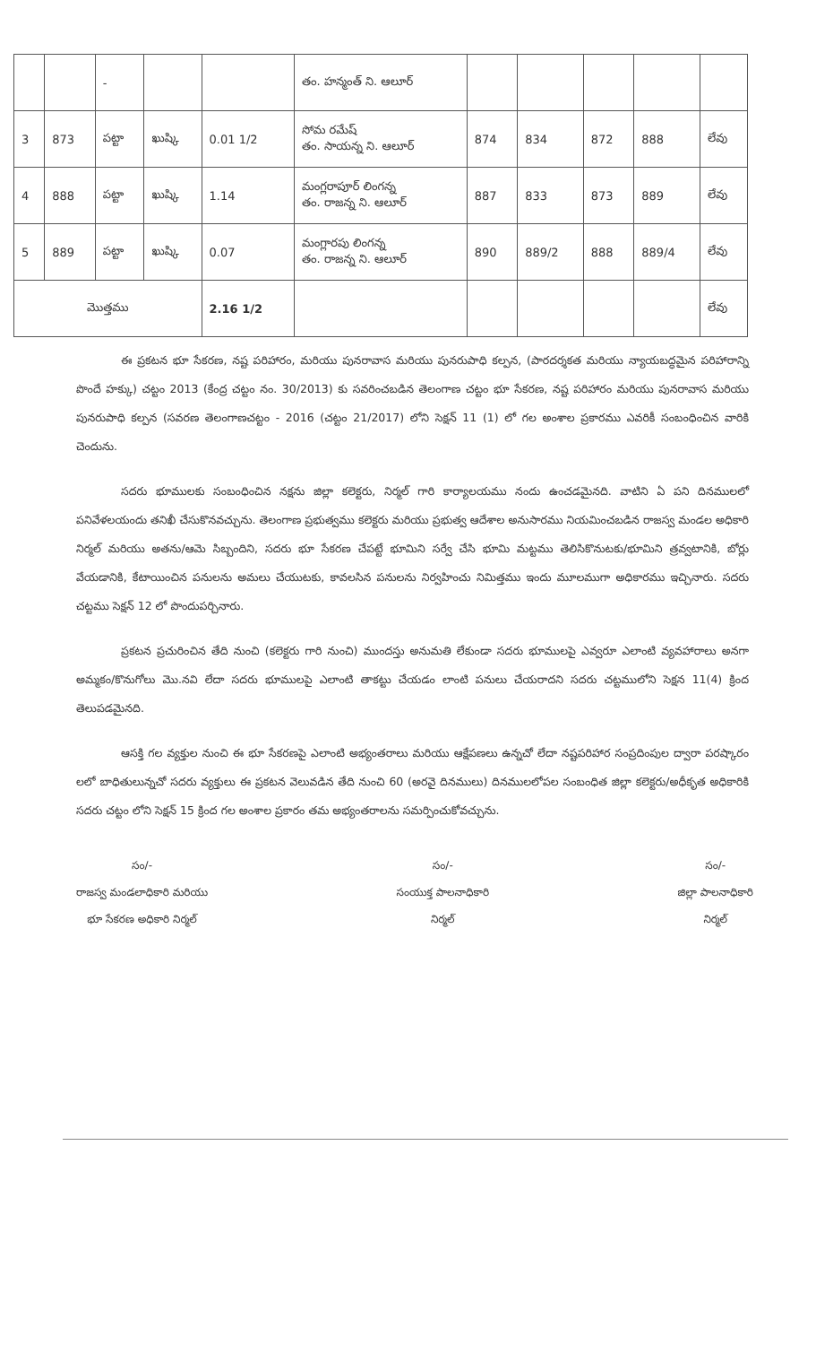| | | - | | | తం. హన్మంత్ ని. ఆలూర్ | | | | | |
| 3 | 873 | పట్టా | ఖుష్కి | 0.01 1/2 | సోమ రమేష్ తం. సాయన్న ని. ఆలూర్ | 874 | 834 | 872 | 888 | లేవు |
| 4 | 888 | పట్టా | ఖుష్కి | 1.14 | మంగ్లరాపూర్ లింగన్న తం. రాజన్న ని. ఆలూర్ | 887 | 833 | 873 | 889 | లేవు |
| 5 | 889 | పట్టా | ఖుష్కి | 0.07 | మంగ్లారపు లింగన్న తం. రాజన్న ని. ఆలూర్ | 890 | 889/2 | 888 | 889/4 | లేవు |
| మొత్తము | | | | 2.16 1/2 | | | | | | లేవు |
ఈ ప్రకటన భూ సేకరణ, నష్ట పరిహారం, మరియు పునరావాస మరియు పునరుపాధి కల్పన, (పారదర్శకత మరియు న్యాయబద్ధమైన పరిహారాన్ని పొందే హక్కు) చట్టం 2013 (కేంద్ర చట్టం నం. 30/2013) కు సవరించబడిన తెలంగాణ చట్టం భూ సేకరణ, నష్ట పరిహారం మరియు పునరావాస మరియు పునరుపాధి కల్పన (సవరణ తెలంగాణచట్టం - 2016 (చట్టం 21/2017) లోని సెక్షన్ 11 (1) లో గల అంశాల ప్రకారము ఎవరికీ సంబంధించిన వారికి చెందును.
సదరు భూములకు సంబంధించిన నక్షను జిల్లా కలెక్టరు, నిర్మల్ గారి కార్యాలయము నందు ఉంచడమైనది. వాటిని ఏ పని దినములలో పనివేళలయందు తనిఖీ చేసుకొనవచ్చును. తెలంగాణ ప్రభుత్వము కలెక్టరు మరియు ప్రభుత్వ ఆదేశాల అనుసారము నియమించబడిన రాజస్వ మండల అధికారి నిర్మల్ మరియు అతను/ఆమె సిబ్బందిని, సదరు భూ సేకరణ చేపట్టే భూమిని సర్వే చేసి భూమి మట్టము తెలిసికొనుటకు/భూమిని త్రవ్వటానికి, బోర్లు వేయడానికి, కేటాయించిన పనులను అమలు చేయుటకు, కావలసిన పనులను నిర్వహించు నిమిత్తము ఇందు మూలముగా అధికారము ఇచ్చినారు. సదరు చట్టము సెక్షన్ 12 లో పొందుపర్చినారు.
ప్రకటన ప్రచురించిన తేది నుంచి (కలెక్టరు గారి నుంచి) ముందస్తు అనుమతి లేకుండా సదరు భూములపై ఎవ్వరూ ఎలాంటి వ్యవహారాలు అనగా అమ్మకం/కొనుగోలు మొ.నవి లేదా సదరు భూములపై ఎలాంటి తాకట్టు చేయడం లాంటి పనులు చేయరాదని సదరు చట్టములోని సెక్షన 11(4) క్రింద తెలుపడమైనది.
ఆసక్తి గల వ్యక్తుల నుంచి ఈ భూ సేకరణపై ఎలాంటి అభ్యంతరాలు మరియు ఆక్షేపణలు ఉన్నచో లేదా నష్టపరిహార సంప్రదింపుల ద్వారా పరష్కారం లలో బాధితులున్నచో సదరు వ్యక్తులు ఈ ప్రకటన వెలువడిన తేది నుంచి 60 (అరవై దినములు) దినములలోపల సంబంధిత జిల్లా కలెక్టరు/అధీకృత అధికారికి సదరు చట్టం లోని సెక్షన్ 15 క్రింద గల అంశాల ప్రకారం తమ అభ్యంతరాలను సమర్పించుకోవచ్చును.
సం/-
రాజస్వ మండలాధికారి మరియు
భూ సేకరణ అధికారి నిర్మల్
సం/-
సంయుక్త పాలనాధికారి
నిర్మల్
సం/-
జిల్లా పాలనాధికారి
నిర్మల్